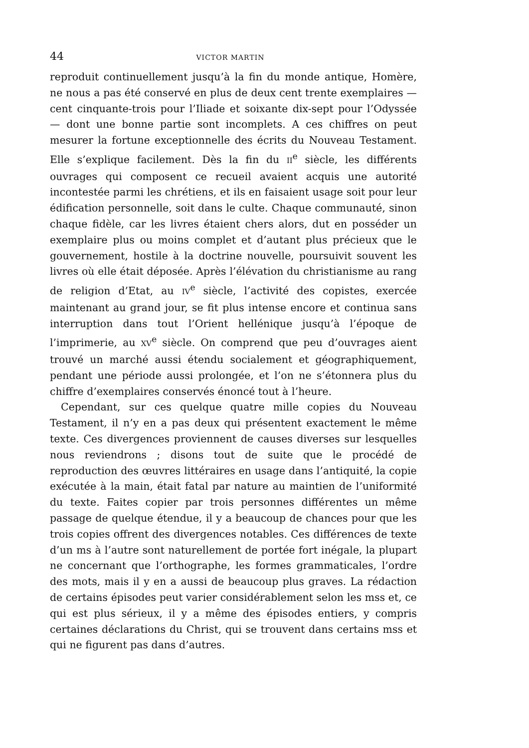44 VICTOR MARTIN
reproduit continuellement jusqu’à la fin du monde antique, Homère, ne nous a pas été conservé en plus de deux cent trente exemplaires — cent cinquante-trois pour l’Iliade et soixante dix-sept pour l’Odyssée — dont une bonne partie sont incomplets. A ces chiffres on peut mesurer la fortune exceptionnelle des écrits du Nouveau Testament. Elle s’explique facilement. Dès la fin du II<sup>e</sup> siècle, les différents ouvrages qui composent ce recueil avaient acquis une autorité incontestée parmi les chrétiens, et ils en faisaient usage soit pour leur édification personnelle, soit dans le culte. Chaque communauté, sinon chaque fidèle, car les livres étaient chers alors, dut en posséder un exemplaire plus ou moins complet et d’autant plus précieux que le gouvernement, hostile à la doctrine nouvelle, poursuivit souvent les livres où elle était déposée. Après l’élévation du christianisme au rang de religion d’Etat, au IV<sup>e</sup> siècle, l’activité des copistes, exercée maintenant au grand jour, se fit plus intense encore et continua sans interruption dans tout l’Orient hellénique jusqu’à l’époque de l’imprimerie, au XV<sup>e</sup> siècle. On comprend que peu d’ouvrages aient trouvé un marché aussi étendu socialement et géographiquement, pendant une période aussi prolongée, et l’on ne s’étonnera plus du chiffre d’exemplaires conservés énoncé tout à l’heure.
Cependant, sur ces quelque quatre mille copies du Nouveau Testament, il n’y en a pas deux qui présentent exactement le même texte. Ces divergences proviennent de causes diverses sur lesquelles nous reviendrons ; disons tout de suite que le procédé de reproduction des œuvres littéraires en usage dans l’antiquité, la copie exécutée à la main, était fatal par nature au maintien de l’uniformité du texte. Faites copier par trois personnes différentes un même passage de quelque étendue, il y a beaucoup de chances pour que les trois copies offrent des divergences notables. Ces différences de texte d’un ms à l’autre sont naturellement de portée fort inégale, la plupart ne concernant que l’orthographe, les formes grammaticales, l’ordre des mots, mais il y en a aussi de beaucoup plus graves. La rédaction de certains épisodes peut varier considérablement selon les mss et, ce qui est plus sérieux, il y a même des épisodes entiers, y compris certaines déclarations du Christ, qui se trouvent dans certains mss et qui ne figurent pas dans d’autres.